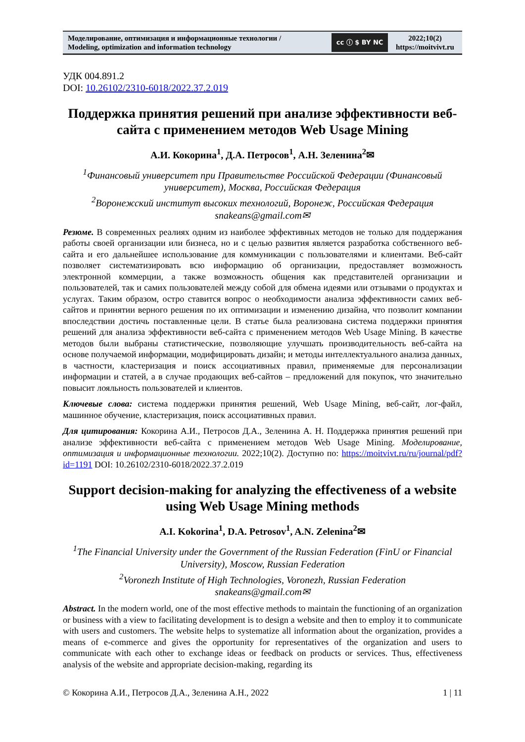Моделирование, оптимизация и информационные технологии /
Modeling, optimization and information technology
cc ⓘ $ BY NC
2022;10(2)
https://moitvivt.ru
УДК 004.891.2
DOI: 10.26102/2310-6018/2022.37.2.019
Поддержка принятия решений при анализе эффективности веб-сайта с применением методов Web Usage Mining
А.И. Кокорина<sup>1</sup>, Д.А. Петросов<sup>1</sup>, А.Н. Зеленина<sup>2</sup>✉
<sup>1</sup> Финансовый университет при Правительстве Российской Федерации (Финансовый университет), Москва, Российская Федерация
<sup>2</sup> Воронежский институт высоких технологий, Воронеж, Российская Федерация
snakeans@gmail.com✉
Резюме. В современных реалиях одним из наиболее эффективных методов не только для поддержания работы своей организации или бизнеса, но и с целью развития является разработка собственного веб-сайта и его дальнейшее использование для коммуникации с пользователями и клиентами. Веб-сайт позволяет систематизировать всю информацию об организации, предоставляет возможность электронной коммерции, а также возможность общения как представителей организации и пользователей, так и самих пользователей между собой для обмена идеями или отзывами о продуктах и услугах. Таким образом, остро ставится вопрос о необходимости анализа эффективности самих веб-сайтов и принятии верного решения по их оптимизации и изменению дизайна, что позволит компании впоследствии достичь поставленные цели. В статье была реализована система поддержки принятия решений для анализа эффективности веб-сайта с применением методов Web Usage Mining. В качестве методов были выбраны статистические, позволяющие улучшать производительность веб-сайта на основе получаемой информации, модифицировать дизайн; и методы интеллектуального анализа данных, в частности, кластеризация и поиск ассоциативных правил, применяемые для персонализации информации и статей, а в случае продающих веб-сайтов – предложений для покупок, что значительно повысит лояльность пользователей и клиентов.
Ключевые слова: система поддержки принятия решений, Web Usage Mining, веб-сайт, лог-файл, машинное обучение, кластеризация, поиск ассоциативных правил.
Для цитирования: Кокорина А.И., Петросов Д.А., Зеленина А. Н. Поддержка принятия решений при анализе эффективности веб-сайта с применением методов Web Usage Mining. Моделирование, оптимизация и информационные технологии. 2022;10(2). Доступно по: https://moitvivt.ru/ru/journal/pdf?id=1191 DOI: 10.26102/2310-6018/2022.37.2.019
Support decision-making for analyzing the effectiveness of a website using Web Usage Mining methods
A.I. Kokorina<sup>1</sup>, D.A. Petrosov<sup>1</sup>, A.N. Zelenina<sup>2</sup>✉
<sup>1</sup> The Financial University under the Government of the Russian Federation (FinU or Financial University), Moscow, Russian Federation
<sup>2</sup> Voronezh Institute of High Technologies, Voronezh, Russian Federation
snakeans@gmail.com✉
Abstract. In the modern world, one of the most effective methods to maintain the functioning of an organization or business with a view to facilitating development is to design a website and then to employ it to communicate with users and customers. The website helps to systematize all information about the organization, provides a means of e-commerce and gives the opportunity for representatives of the organization and users to communicate with each other to exchange ideas or feedback on products or services. Thus, effectiveness analysis of the website and appropriate decision-making, regarding its
© Кокорина А.И., Петросов Д.А., Зеленина А.Н., 2022 1 | 11